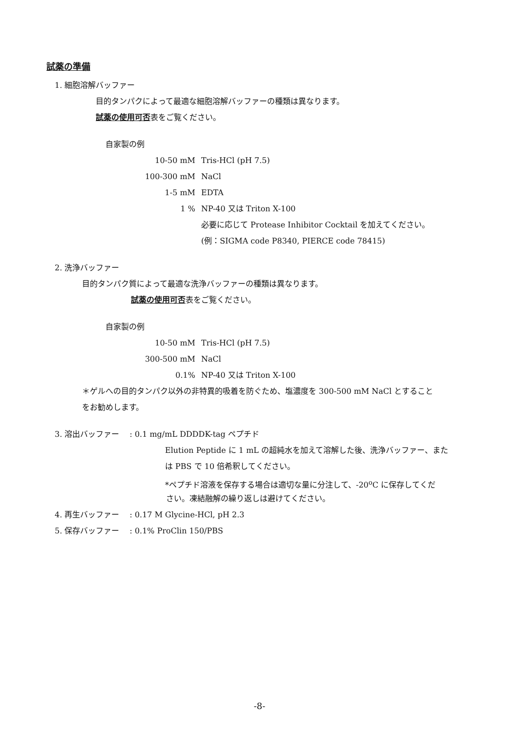試薬の準備
1. 細胞溶解バッファー
目的タンパクによって最適な細胞溶解バッファーの種類は異なります。
試薬の使用可否表をご覧ください。
自家製の例
10-50 mM Tris-HCl (pH 7.5)
100-300 mM NaCl
1-5 mM EDTA
1 % NP-40 又は Triton X-100
必要に応じて Protease Inhibitor Cocktail を加えてください。
(例：SIGMA code P8340, PIERCE code 78415)
2. 洗浄バッファー
目的タンパク質によって最適な洗浄バッファーの種類は異なります。
試薬の使用可否表をご覧ください。
自家製の例
10-50 mM Tris-HCl (pH 7.5)
300-500 mM NaCl
0.1% NP-40 又は Triton X-100
＊ゲルへの目的タンパク以外の非特異的吸着を防ぐため、塩濃度を 300-500 mM NaCl とすること
をお勧めします。
3. 溶出バッファー　 : 0.1 mg/mL DDDDK-tag ペプチド
Elution Peptide に 1 mL の超純水を加えて溶解した後、洗浄バッファー、また
は PBS で 10 倍希釈してください。
*ペプチド溶液を保存する場合は適切な量に分注して、-20<sup>o</sup>C に保存してくだ
さい。凍結融解の繰り返しは避けてください。
4. 再生バッファー　 : 0.17 M Glycine-HCl, pH 2.3
5. 保存バッファー　 : 0.1% ProClin 150/PBS
-8-